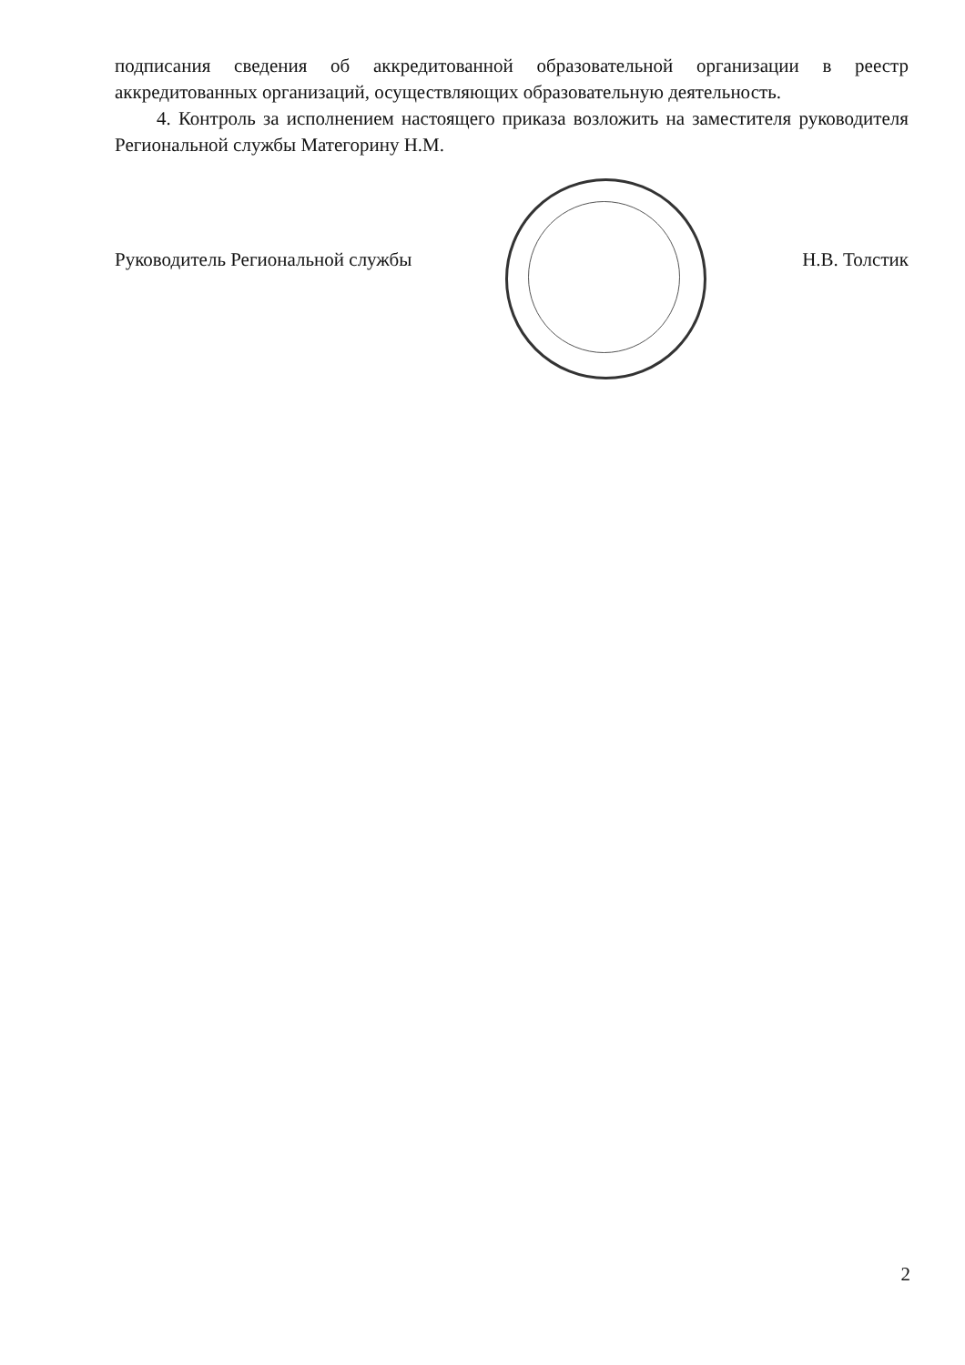подписания сведения об аккредитованной образовательной организации в реестр аккредитованных организаций, осуществляющих образовательную деятельность.
4. Контроль за исполнением настоящего приказа возложить на заместителя руководителя Региональной службы Матегорину Н.М.
Руководитель Региональной службы Н.В. Толстик
2